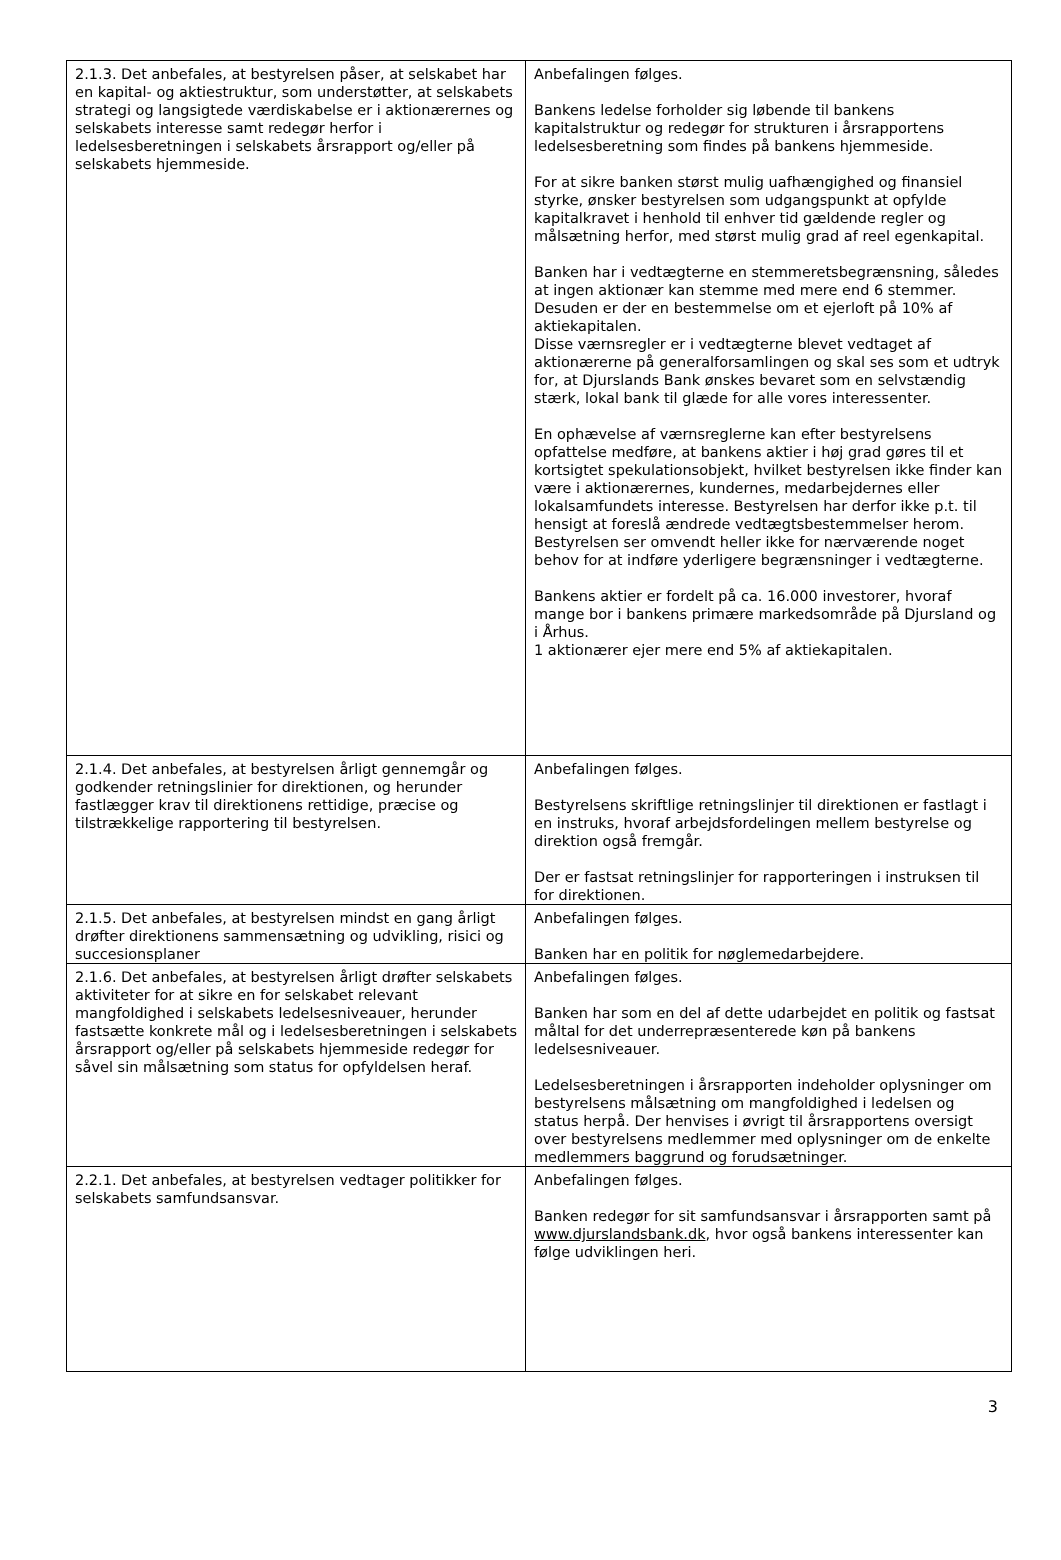| 2.1.3. Det anbefales, at bestyrelsen påser, at selskabet har en kapital- og aktiestruktur, som understøtter, at selskabets strategi og langsigtede værdiskabelse er i aktionærernes og selskabets interesse samt redegør herfor i ledelsesberetningen i selskabets årsrapport og/eller på selskabets hjemmeside. | Anbefalingen følges. Bankens ledelse forholder sig løbende til bankens kapitalstruktur og redegør for strukturen i årsrapportens ledelsesberetning som findes på bankens hjemmeside. For at sikre banken størst mulig uafhængighed og finansiel styrke, ønsker bestyrelsen som udgangspunkt at opfylde kapitalkravet i henhold til enhver tid gældende regler og målsætning herfor, med størst mulig grad af reel egenkapital. Banken har i vedtægterne en stemmeretsbegrænsning, således at ingen aktionær kan stemme med mere end 6 stemmer. Desuden er der en bestemmelse om et ejerloft på 10% af aktiekapitalen. Disse værnsregler er i vedtægterne blevet vedtaget af aktionærerne på generalforsamlingen og skal ses som et udtryk for, at Djurslands Bank ønskes bevaret som en selvstændig stærk, lokal bank til glæde for alle vores interessenter. En ophævelse af værnsreglerne kan efter bestyrelsens opfattelse medføre, at bankens aktier i høj grad gøres til et kortsigtet spekulationsobjekt, hvilket bestyrelsen ikke finder kan være i aktionærernes, kundernes, medarbejdernes eller lokalsamfundets interesse. Bestyrelsen har derfor ikke p.t. til hensigt at foreslå ændrede vedtægtsbestemmelser herom. Bestyrelsen ser omvendt heller ikke for nærværende noget behov for at indføre yderligere begrænsninger i vedtægterne. Bankens aktier er fordelt på ca. 16.000 investorer, hvoraf mange bor i bankens primære markedsområde på Djursland og i Århus. 1 aktionærer ejer mere end 5% af aktiekapitalen. |
| 2.1.4. Det anbefales, at bestyrelsen årligt gennemgår og godkender retningslinier for direktionen, og herunder fastlægger krav til direktionens rettidige, præcise og tilstrækkelige rapportering til bestyrelsen. | Anbefalingen følges. Bestyrelsens skriftlige retningslinjer til direktionen er fastlagt i en instruks, hvoraf arbejdsfordelingen mellem bestyrelse og direktion også fremgår. Der er fastsat retningslinjer for rapporteringen i instruksen til for direktionen. |
| 2.1.5. Det anbefales, at bestyrelsen mindst en gang årligt drøfter direktionens sammensætning og udvikling, risici og succesionsplaner | Anbefalingen følges. Banken har en politik for nøglemedarbejdere. |
| 2.1.6. Det anbefales, at bestyrelsen årligt drøfter selskabets aktiviteter for at sikre en for selskabet relevant mangfoldighed i selskabets ledelsesniveauer, herunder fastsætte konkrete mål og i ledelsesberetningen i selskabets årsrapport og/eller på selskabets hjemmeside redegør for såvel sin målsætning som status for opfyldelsen heraf. | Anbefalingen følges. Banken har som en del af dette udarbejdet en politik og fastsat måltal for det underrepræsenterede køn på bankens ledelsesniveauer. Ledelsesberetningen i årsrapporten indeholder oplysninger om bestyrelsens målsætning om mangfoldighed i ledelsen og status herpå. Der henvises i øvrigt til årsrapportens oversigt over bestyrelsens medlemmer med oplysninger om de enkelte medlemmers baggrund og forudsætninger. |
| 2.2.1. Det anbefales, at bestyrelsen vedtager politikker for selskabets samfundsansvar. | Anbefalingen følges. Banken redegør for sit samfundsansvar i årsrapporten samt på www.djurslandsbank.dk , hvor også bankens interessenter kan følge udviklingen heri. |
3